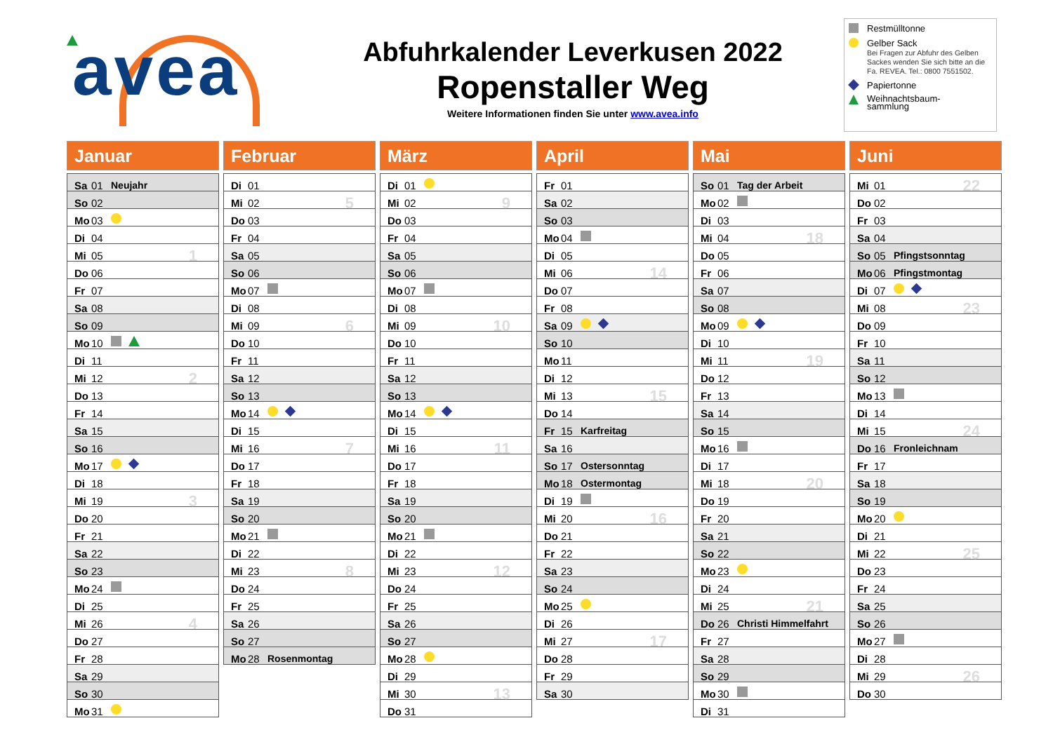avea
Abfuhrkalender Leverkusen 2022
Ropenstaller Weg
Weitere Informationen finden Sie unter www.avea.info
Restmülltonne
Gelber Sack
Bei Fragen zur Abfuhr des Gelben Sackes wenden Sie sich bitte an die Fa. REVEA. Tel.: 0800 7551502.
Papiertonne
Weihnachtsbaum-
sammlung
Januar
| Sa | 01 | Neujahr | |
| So | 02 | | |
| Mo | 03 | | |
| Di | 04 | | |
| Mi | 05 | | 1 |
| Do | 06 | | |
| Fr | 07 | | |
| Sa | 08 | | |
| So | 09 | | |
| Mo | 10 | | |
| Di | 11 | | |
| Mi | 12 | | 2 |
| Do | 13 | | |
| Fr | 14 | | |
| Sa | 15 | | |
| So | 16 | | |
| Mo | 17 | | |
| Di | 18 | | |
| Mi | 19 | | 3 |
| Do | 20 | | |
| Fr | 21 | | |
| Sa | 22 | | |
| So | 23 | | |
| Mo | 24 | | |
| Di | 25 | | |
| Mi | 26 | | 4 |
| Do | 27 | | |
| Fr | 28 | | |
| Sa | 29 | | |
| So | 30 | | |
| Mo | 31 | | |
Februar
| Di | 01 | | |
| Mi | 02 | | 5 |
| Do | 03 | | |
| Fr | 04 | | |
| Sa | 05 | | |
| So | 06 | | |
| Mo | 07 | | |
| Di | 08 | | |
| Mi | 09 | | 6 |
| Do | 10 | | |
| Fr | 11 | | |
| Sa | 12 | | |
| So | 13 | | |
| Mo | 14 | | |
| Di | 15 | | |
| Mi | 16 | | 7 |
| Do | 17 | | |
| Fr | 18 | | |
| Sa | 19 | | |
| So | 20 | | |
| Mo | 21 | | |
| Di | 22 | | |
| Mi | 23 | | 8 |
| Do | 24 | | |
| Fr | 25 | | |
| Sa | 26 | | |
| So | 27 | | |
| Mo | 28 | Rosenmontag | |
März
| Di | 01 | | |
| Mi | 02 | | 9 |
| Do | 03 | | |
| Fr | 04 | | |
| Sa | 05 | | |
| So | 06 | | |
| Mo | 07 | | |
| Di | 08 | | |
| Mi | 09 | | 10 |
| Do | 10 | | |
| Fr | 11 | | |
| Sa | 12 | | |
| So | 13 | | |
| Mo | 14 | | |
| Di | 15 | | |
| Mi | 16 | | 11 |
| Do | 17 | | |
| Fr | 18 | | |
| Sa | 19 | | |
| So | 20 | | |
| Mo | 21 | | |
| Di | 22 | | |
| Mi | 23 | | 12 |
| Do | 24 | | |
| Fr | 25 | | |
| Sa | 26 | | |
| So | 27 | | |
| Mo | 28 | | |
| Di | 29 | | |
| Mi | 30 | | 13 |
| Do | 31 | | |
April
| Fr | 01 | | |
| Sa | 02 | | |
| So | 03 | | |
| Mo | 04 | | |
| Di | 05 | | |
| Mi | 06 | | 14 |
| Do | 07 | | |
| Fr | 08 | | |
| Sa | 09 | | |
| So | 10 | | |
| Mo | 11 | | |
| Di | 12 | | |
| Mi | 13 | | 15 |
| Do | 14 | | |
| Fr | 15 | Karfreitag | |
| Sa | 16 | | |
| So | 17 | Ostersonntag | |
| Mo | 18 | Ostermontag | |
| Di | 19 | | |
| Mi | 20 | | 16 |
| Do | 21 | | |
| Fr | 22 | | |
| Sa | 23 | | |
| So | 24 | | |
| Mo | 25 | | |
| Di | 26 | | |
| Mi | 27 | | 17 |
| Do | 28 | | |
| Fr | 29 | | |
| Sa | 30 | | |
Mai
| So | 01 | Tag der Arbeit | |
| Mo | 02 | | |
| Di | 03 | | |
| Mi | 04 | | 18 |
| Do | 05 | | |
| Fr | 06 | | |
| Sa | 07 | | |
| So | 08 | | |
| Mo | 09 | | |
| Di | 10 | | |
| Mi | 11 | | 19 |
| Do | 12 | | |
| Fr | 13 | | |
| Sa | 14 | | |
| So | 15 | | |
| Mo | 16 | | |
| Di | 17 | | |
| Mi | 18 | | 20 |
| Do | 19 | | |
| Fr | 20 | | |
| Sa | 21 | | |
| So | 22 | | |
| Mo | 23 | | |
| Di | 24 | | |
| Mi | 25 | | 21 |
| Do | 26 | Christi Himmelfahrt | |
| Fr | 27 | | |
| Sa | 28 | | |
| So | 29 | | |
| Mo | 30 | | |
| Di | 31 | | |
Juni
| Mi | 01 | | 22 |
| Do | 02 | | |
| Fr | 03 | | |
| Sa | 04 | | |
| So | 05 | Pfingstsonntag | |
| Mo | 06 | Pfingstmontag | |
| Di | 07 | | |
| Mi | 08 | | 23 |
| Do | 09 | | |
| Fr | 10 | | |
| Sa | 11 | | |
| So | 12 | | |
| Mo | 13 | | |
| Di | 14 | | |
| Mi | 15 | | 24 |
| Do | 16 | Fronleichnam | |
| Fr | 17 | | |
| Sa | 18 | | |
| So | 19 | | |
| Mo | 20 | | |
| Di | 21 | | |
| Mi | 22 | | 25 |
| Do | 23 | | |
| Fr | 24 | | |
| Sa | 25 | | |
| So | 26 | | |
| Mo | 27 | | |
| Di | 28 | | |
| Mi | 29 | | 26 |
| Do | 30 | | |